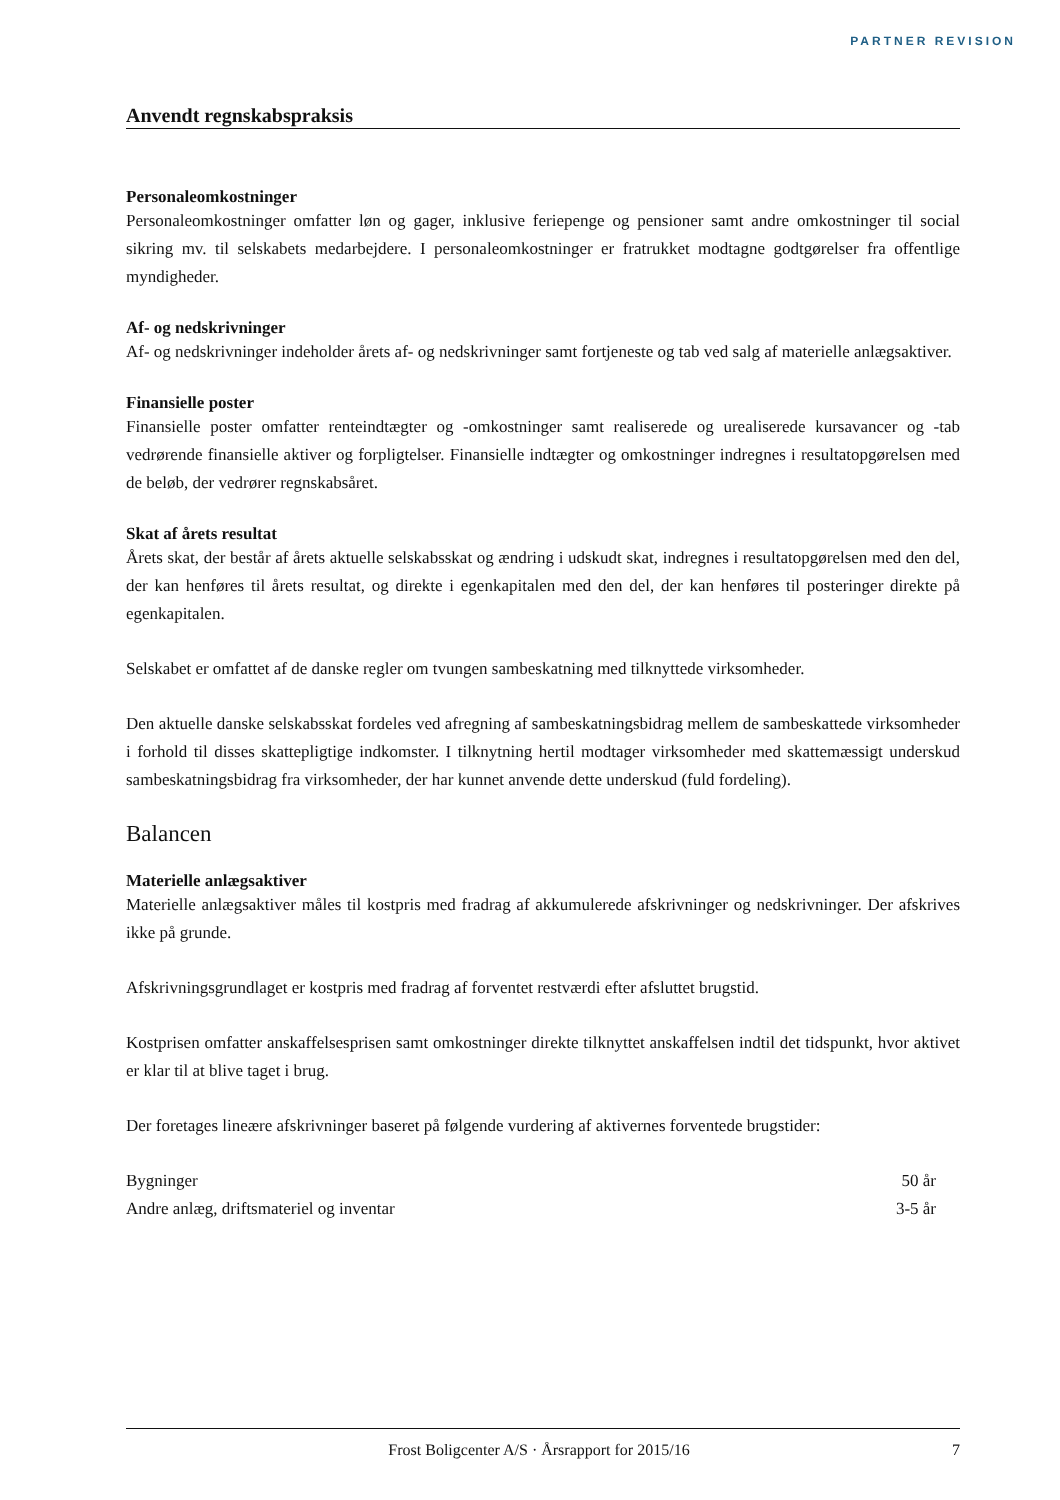PARTNER REVISION
Anvendt regnskabspraksis
Personaleomkostninger
Personaleomkostninger omfatter løn og gager, inklusive feriepenge og pensioner samt andre omkostninger til social sikring mv. til selskabets medarbejdere. I personaleomkostninger er fratrukket modtagne godtgørelser fra offentlige myndigheder.
Af- og nedskrivninger
Af- og nedskrivninger indeholder årets af- og nedskrivninger samt fortjeneste og tab ved salg af materielle anlægsaktiver.
Finansielle poster
Finansielle poster omfatter renteindtægter og -omkostninger samt realiserede og urealiserede kursavancer og -tab vedrørende finansielle aktiver og forpligtelser. Finansielle indtægter og omkostninger indregnes i resultatopgørelsen med de beløb, der vedrører regnskabsåret.
Skat af årets resultat
Årets skat, der består af årets aktuelle selskabsskat og ændring i udskudt skat, indregnes i resultatopgørelsen med den del, der kan henføres til årets resultat, og direkte i egenkapitalen med den del, der kan henføres til posteringer direkte på egenkapitalen.
Selskabet er omfattet af de danske regler om tvungen sambeskatning med tilknyttede virksomheder.
Den aktuelle danske selskabsskat fordeles ved afregning af sambeskatningsbidrag mellem de sambeskattede virksomheder i forhold til disses skattepligtige indkomster. I tilknytning hertil modtager virksomheder med skattemæssigt underskud sambeskatningsbidrag fra virksomheder, der har kunnet anvende dette underskud (fuld fordeling).
Balancen
Materielle anlægsaktiver
Materielle anlægsaktiver måles til kostpris med fradrag af akkumulerede afskrivninger og nedskrivninger. Der afskrives ikke på grunde.
Afskrivningsgrundlaget er kostpris med fradrag af forventet restværdi efter afsluttet brugstid.
Kostprisen omfatter anskaffelsesprisen samt omkostninger direkte tilknyttet anskaffelsen indtil det tidspunkt, hvor aktivet er klar til at blive taget i brug.
Der foretages lineære afskrivninger baseret på følgende vurdering af aktivernes forventede brugstider:
| Bygninger | 50 år |
| Andre anlæg, driftsmateriel og inventar | 3-5 år |
Frost Boligcenter A/S · Årsrapport for 2015/16 7